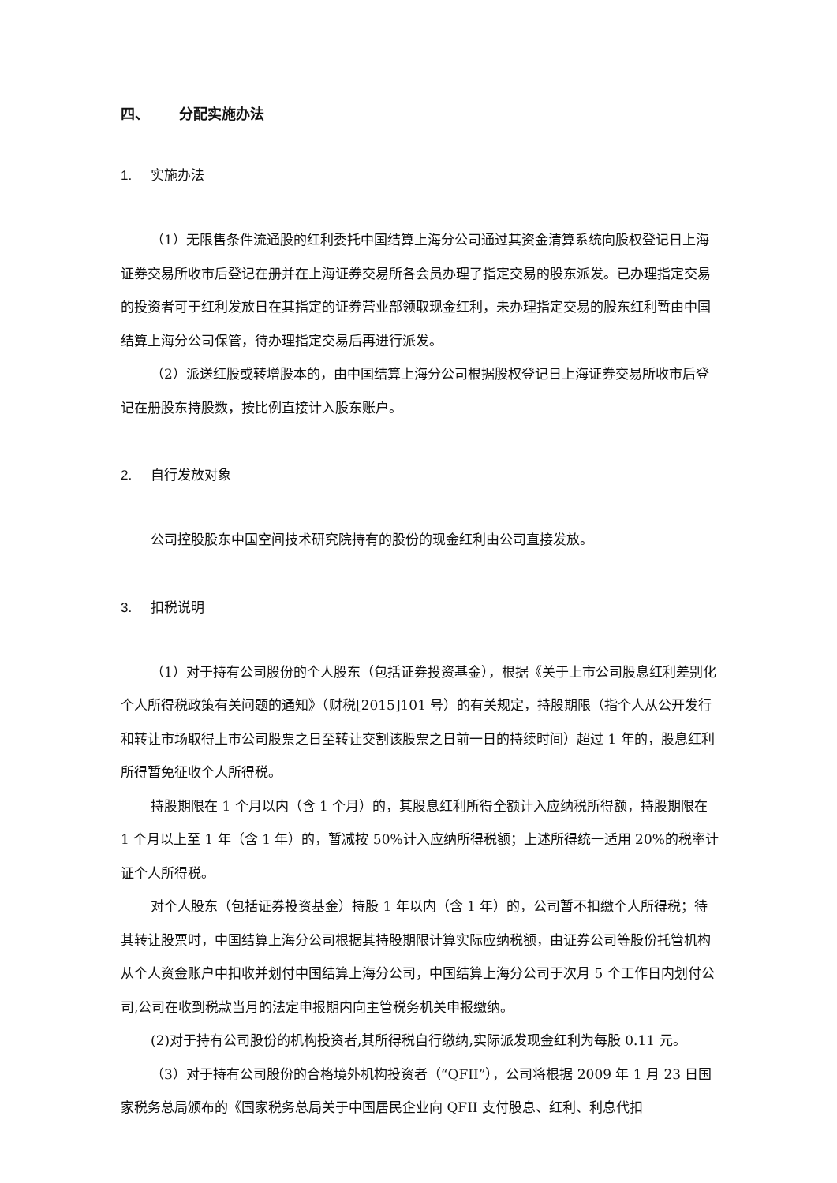四、 分配实施办法
1. 实施办法
（1）无限售条件流通股的红利委托中国结算上海分公司通过其资金清算系统向股权登记日上海证券交易所收市后登记在册并在上海证券交易所各会员办理了指定交易的股东派发。已办理指定交易的投资者可于红利发放日在其指定的证券营业部领取现金红利，未办理指定交易的股东红利暂由中国结算上海分公司保管，待办理指定交易后再进行派发。
（2）派送红股或转增股本的，由中国结算上海分公司根据股权登记日上海证券交易所收市后登记在册股东持股数，按比例直接计入股东账户。
2. 自行发放对象
公司控股股东中国空间技术研究院持有的股份的现金红利由公司直接发放。
3. 扣税说明
（1）对于持有公司股份的个人股东（包括证券投资基金），根据《关于上市公司股息红利差别化个人所得税政策有关问题的通知》（财税[2015]101 号）的有关规定，持股期限（指个人从公开发行和转让市场取得上市公司股票之日至转让交割该股票之日前一日的持续时间）超过 1 年的，股息红利所得暂免征收个人所得税。
持股期限在 1 个月以内（含 1 个月）的，其股息红利所得全额计入应纳税所得额，持股期限在 1 个月以上至 1 年（含 1 年）的，暂减按 50%计入应纳所得税额；上述所得统一适用 20%的税率计证个人所得税。
对个人股东（包括证券投资基金）持股 1 年以内（含 1 年）的，公司暂不扣缴个人所得税；待其转让股票时，中国结算上海分公司根据其持股期限计算实际应纳税额，由证券公司等股份托管机构从个人资金账户中扣收并划付中国结算上海分公司，中国结算上海分公司于次月 5 个工作日内划付公司,公司在收到税款当月的法定申报期内向主管税务机关申报缴纳。
(2)对于持有公司股份的机构投资者,其所得税自行缴纳,实际派发现金红利为每股 0.11 元。
（3）对于持有公司股份的合格境外机构投资者（“QFII”），公司将根据 2009 年 1 月 23 日国家税务总局颁布的《国家税务总局关于中国居民企业向 QFII 支付股息、红利、利息代扣